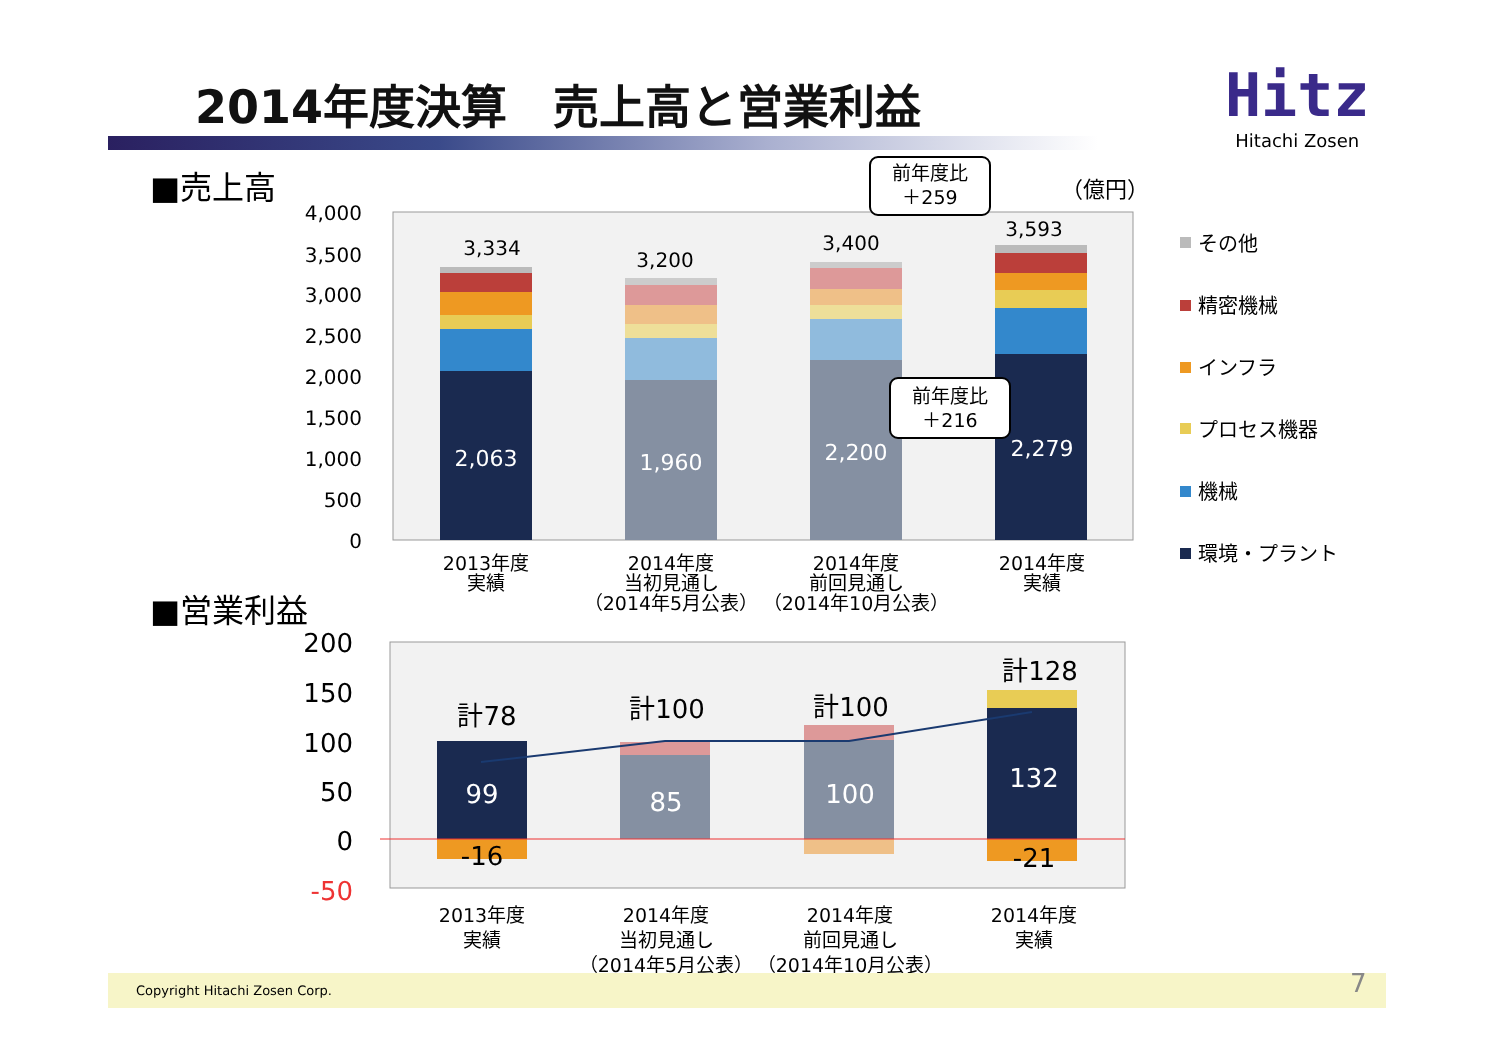2014年度決算　売上高と営業利益
Hitz
Hitachi Zosen
■売上高
■営業利益
4,000
3,500
3,000
2,500
2,000
1,500
1,000
500
0
3,334
3,200
3,400
3,593
2,063
1,960
2,200
2,279
2013年度
実績
2014年度
当初見通し
（2014年5月公表）
2014年度
前回見通し
（2014年10月公表）
2014年度
実績
（億円）
前年度比
＋259
前年度比
＋216
その他
精密機械
インフラ
プロセス機器
機械
環境・プラント
200
150
100
50
0
-50
計78
計100
計100
計128
99
85
100
132
-16
-21
2013年度
実績
2014年度
当初見通し
（2014年5月公表）
2014年度
前回見通し
（2014年10月公表）
2014年度
実績
Copyright Hitachi Zosen Corp. 7